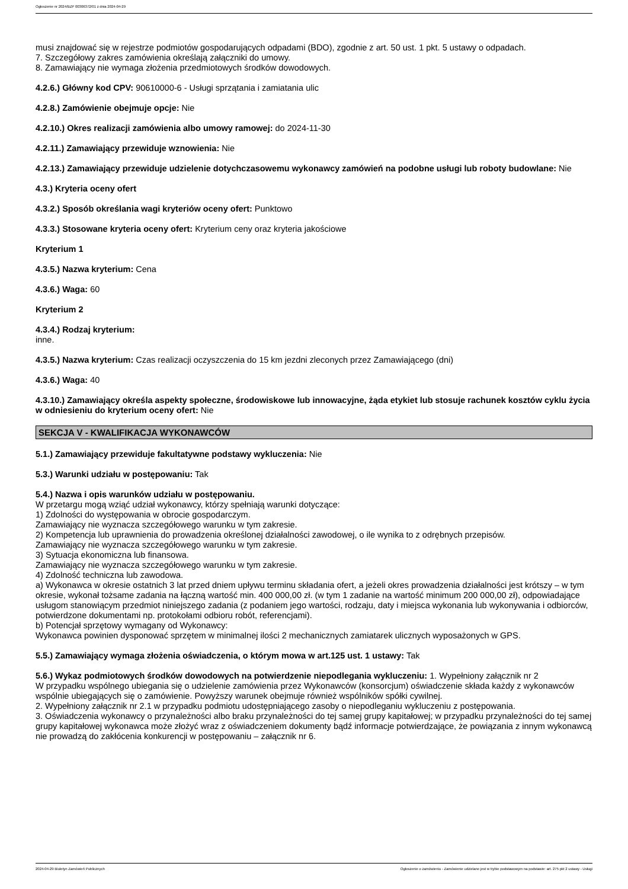Ogłoszenie nr 2024/BZP 00306372/01 z dnia 2024-04-29
musi znajdować się w rejestrze podmiotów gospodarujących odpadami (BDO), zgodnie z art. 50 ust. 1 pkt. 5 ustawy o odpadach.
7. Szczegółowy zakres zamówienia określają załączniki do umowy.
8. Zamawiający nie wymaga złożenia przedmiotowych środków dowodowych.
4.2.6.) Główny kod CPV: 90610000-6 - Usługi sprzątania i zamiatania ulic
4.2.8.) Zamówienie obejmuje opcje: Nie
4.2.10.) Okres realizacji zamówienia albo umowy ramowej: do 2024-11-30
4.2.11.) Zamawiający przewiduje wznowienia: Nie
4.2.13.) Zamawiający przewiduje udzielenie dotychczasowemu wykonawcy zamówień na podobne usługi lub roboty budowlane: Nie
4.3.) Kryteria oceny ofert
4.3.2.) Sposób określania wagi kryteriów oceny ofert: Punktowo
4.3.3.) Stosowane kryteria oceny ofert: Kryterium ceny oraz kryteria jakościowe
Kryterium 1
4.3.5.) Nazwa kryterium: Cena
4.3.6.) Waga: 60
Kryterium 2
4.3.4.) Rodzaj kryterium:
inne.
4.3.5.) Nazwa kryterium: Czas realizacji oczyszczenia do 15 km jezdni zleconych przez Zamawiającego (dni)
4.3.6.) Waga: 40
4.3.10.) Zamawiający określa aspekty społeczne, środowiskowe lub innowacyjne, żąda etykiet lub stosuje rachunek kosztów cyklu życia w odniesieniu do kryterium oceny ofert: Nie
SEKCJA V - KWALIFIKACJA WYKONAWCÓW
5.1.) Zamawiający przewiduje fakultatywne podstawy wykluczenia: Nie
5.3.) Warunki udziału w postępowaniu: Tak
5.4.) Nazwa i opis warunków udziału w postępowaniu.
W przetargu mogą wziąć udział wykonawcy, którzy spełniają warunki dotyczące:
1) Zdolności do występowania w obrocie gospodarczym.
Zamawiający nie wyznacza szczegółowego warunku w tym zakresie.
2) Kompetencja lub uprawnienia do prowadzenia określonej działalności zawodowej, o ile wynika to z odrębnych przepisów.
Zamawiający nie wyznacza szczegółowego warunku w tym zakresie.
3) Sytuacja ekonomiczna lub finansowa.
Zamawiający nie wyznacza szczegółowego warunku w tym zakresie.
4) Zdolność techniczna lub zawodowa.
a) Wykonawca w okresie ostatnich 3 lat przed dniem upływu terminu składania ofert, a jeżeli okres prowadzenia działalności jest krótszy – w tym okresie, wykonał tożsame zadania na łączną wartość min. 400 000,00 zł. (w tym 1 zadanie na wartość minimum 200 000,00 zł), odpowiadające usługom stanowiącym przedmiot niniejszego zadania (z podaniem jego wartości, rodzaju, daty i miejsca wykonania lub wykonywania i odbiorców, potwierdzone dokumentami np. protokołami odbioru robót, referencjami).
b) Potencjał sprzętowy wymagany od Wykonawcy:
Wykonawca powinien dysponować sprzętem w minimalnej ilości 2 mechanicznych zamiatarek ulicznych wyposażonych w GPS.
5.5.) Zamawiający wymaga złożenia oświadczenia, o którym mowa w art.125 ust. 1 ustawy: Tak
5.6.) Wykaz podmiotowych środków dowodowych na potwierdzenie niepodlegania wykluczeniu: 1. Wypełniony załącznik nr 2
W przypadku wspólnego ubiegania się o udzielenie zamówienia przez Wykonawców (konsorcjum) oświadczenie składa każdy z wykonawców wspólnie ubiegających się o zamówienie. Powyższy warunek obejmuje również wspólników spółki cywilnej.
2. Wypełniony załącznik nr 2.1 w przypadku podmiotu udostępniającego zasoby o niepodleganiu wykluczeniu z postępowania.
3. Oświadczenia wykonawcy o przynależności albo braku przynależności do tej samej grupy kapitałowej; w przypadku przynależności do tej samej grupy kapitałowej wykonawca może złożyć wraz z oświadczeniem dokumenty bądź informacje potwierdzające, że powiązania z innym wykonawcą nie prowadzą do zakłócenia konkurencji w postępowaniu – załącznik nr 6.
2024-04-29 Biuletyn Zamówień Publicznych Ogłoszenie o zamówieniu - Zamówienie udzielane jest w trybie podstawowym na podstawie: art. 275 pkt 2 ustawy - Usługi